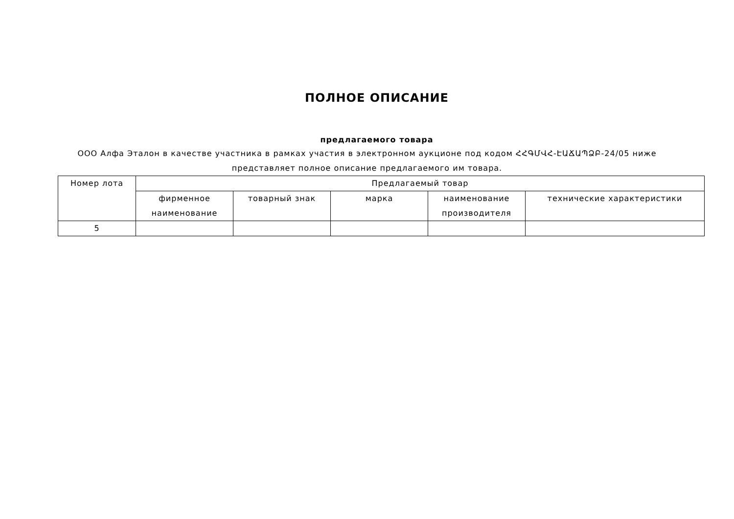ПОЛНОЕ ОПИСАНИЕ
предлагаемого товара
ООО Алфа Эталон в качестве участника в рамках участия в электронном аукционе под кодом ՀՀԳՄՎՀ-ԷԱՃԱՊՁԲ-24/05 ниже представляет полное описание предлагаемого им товара.
| Номер лота | Предлагаемый товар | | | | |
| --- | --- | --- | --- | --- | --- |
| | фирменное наименование | товарный знак | марка | наименование производителя | технические характеристики |
| 5 | | | | | |